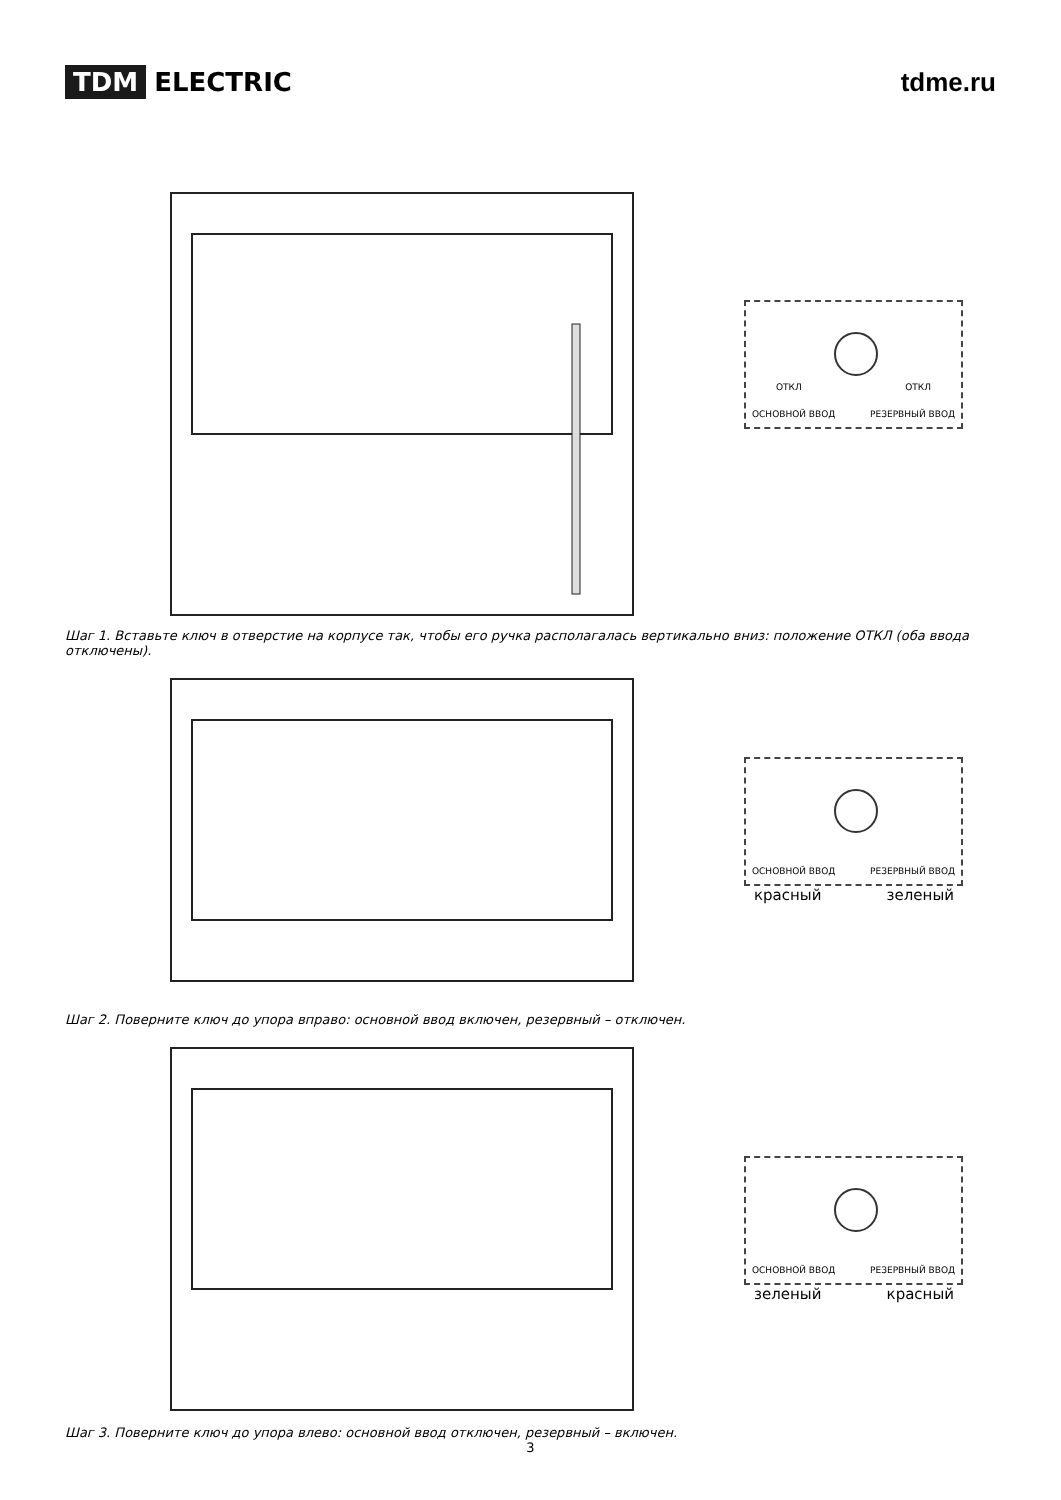TDM ELECTRIC tdme.ru
ОСНОВНОЙ ВВОД РЕЗЕРВНЫЙ ВВОД
ОТКЛ ОТКЛ
Шаг 1. Вставьте ключ в отверстие на корпусе так, чтобы его ручка располагалась вертикально вниз: положение ОТКЛ (оба ввода отключены).
ОСНОВНОЙ ВВОД РЕЗЕРВНЫЙ ВВОД
красный зеленый
Шаг 2. Поверните ключ до упора вправо: основной ввод включен, резервный – отключен.
ОСНОВНОЙ ВВОД РЕЗЕРВНЫЙ ВВОД
зеленый красный
Шаг 3. Поверните ключ до упора влево: основной ввод отключен, резервный – включен.
3